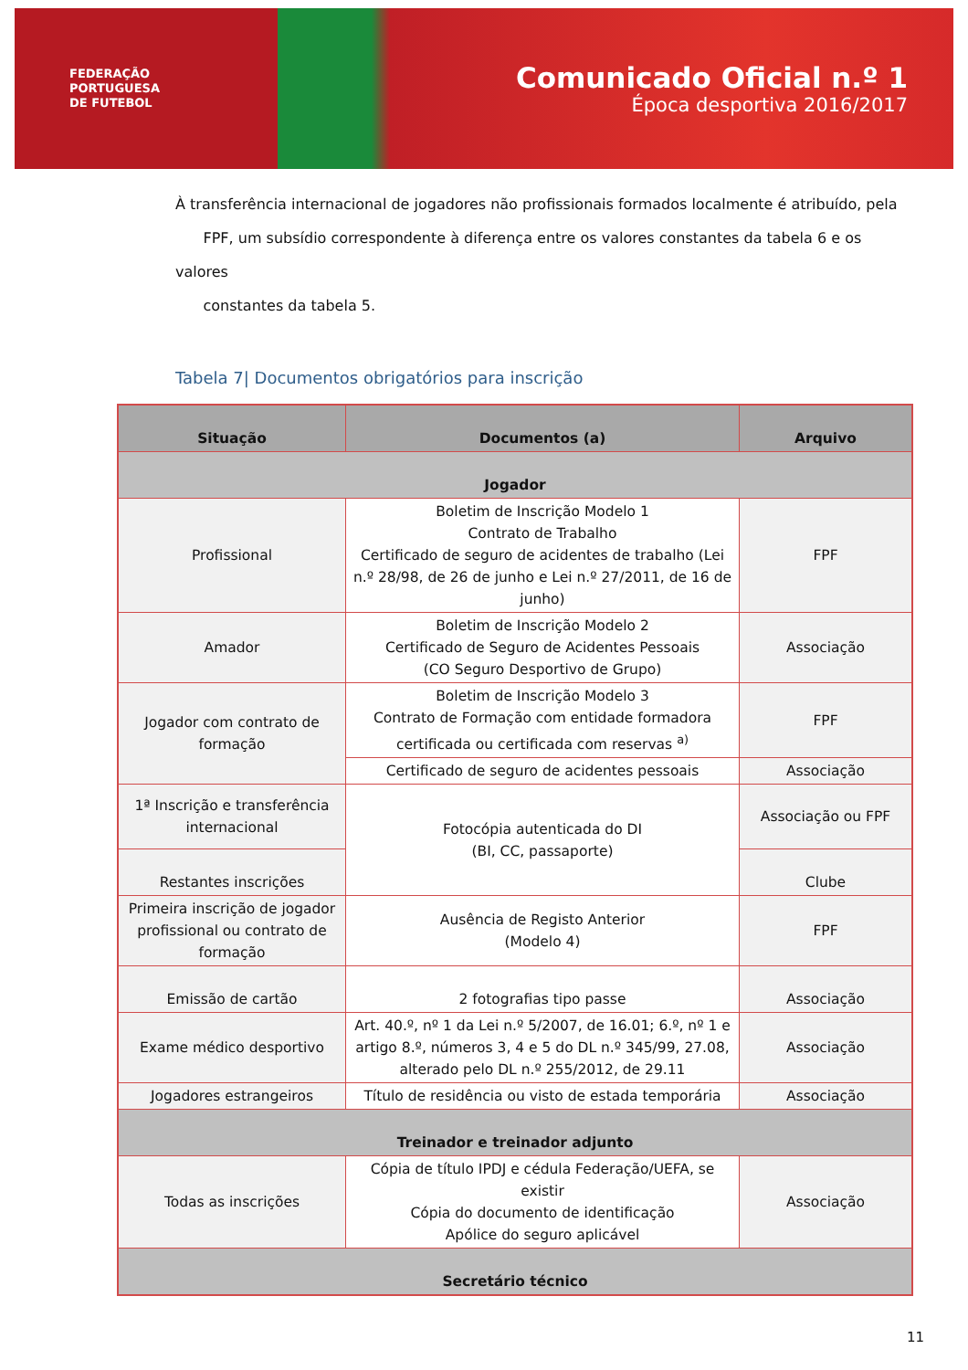FEDERAÇÃO
PORTUGUESA
DE FUTEBOL
Comunicado Oficial n.º 1
Época desportiva 2016/2017
À transferência internacional de jogadores não profissionais formados localmente é atribuído, pela
FPF, um subsídio correspondente à diferença entre os valores constantes da tabela 6 e os valores
constantes da tabela 5.
Tabela 7| Documentos obrigatórios para inscrição
| Situação | Documentos (a) | Arquivo |
| --- | --- | --- |
| Jogador | | |
| Profissional | Boletim de Inscrição Modelo 1 Contrato de Trabalho Certificado de seguro de acidentes de trabalho (Lei n.º 28/98, de 26 de junho e Lei n.º 27/2011, de 16 de junho) | FPF |
| Amador | Boletim de Inscrição Modelo 2 Certificado de Seguro de Acidentes Pessoais (CO Seguro Desportivo de Grupo) | Associação |
| Jogador com contrato de formação | Boletim de Inscrição Modelo 3 Contrato de Formação com entidade formadora certificada ou certificada com reservas <sup>a)</sup> | FPF |
| | Certificado de seguro de acidentes pessoais | Associação |
| 1ª Inscrição e transferência internacional | Fotocópia autenticada do DI (BI, CC, passaporte) | Associação ou FPF |
| Restantes inscrições | | Clube |
| Primeira inscrição de jogador profissional ou contrato de formação | Ausência de Registo Anterior (Modelo 4) | FPF |
| Emissão de cartão | 2 fotografias tipo passe | Associação |
| Exame médico desportivo | Art. 40.º, nº 1 da Lei n.º 5/2007, de 16.01; 6.º, nº 1 e artigo 8.º, números 3, 4 e 5 do DL n.º 345/99, 27.08, alterado pelo DL n.º 255/2012, de 29.11 | Associação |
| Jogadores estrangeiros | Título de residência ou visto de estada temporária | Associação |
| Treinador e treinador adjunto | | |
| Todas as inscrições | Cópia de título IPDJ e cédula Federação/UEFA, se existir Cópia do documento de identificação Apólice do seguro aplicável | Associação |
| Secretário técnico | | |
11